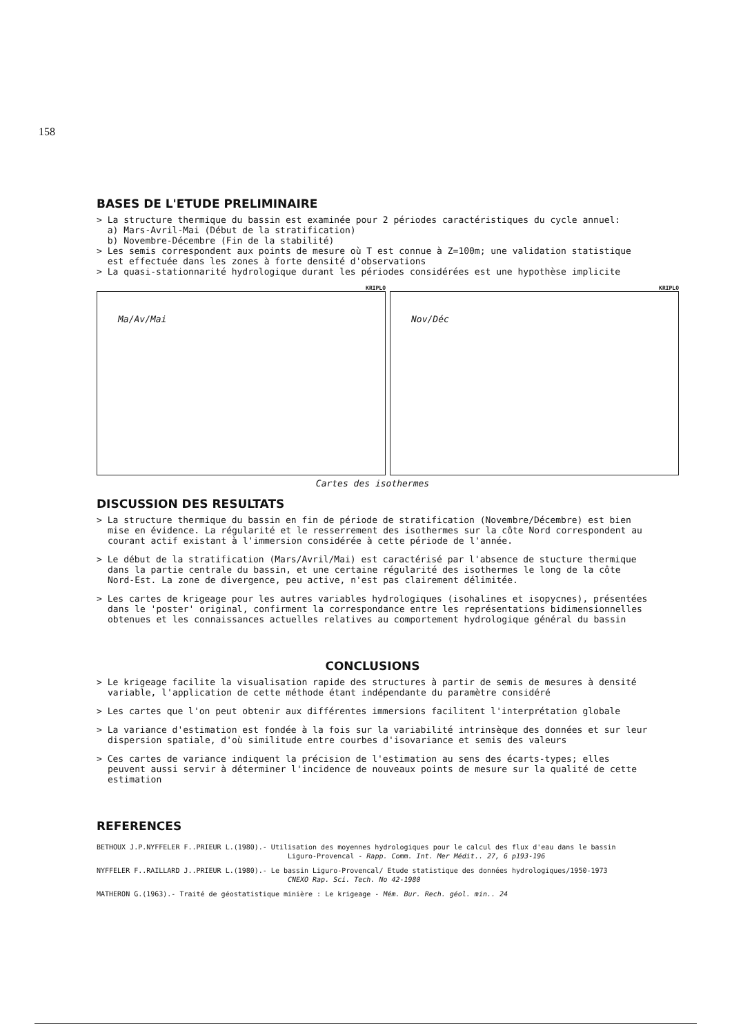158
BASES DE L'ETUDE PRELIMINAIRE
> La structure thermique du bassin est examinée pour 2 périodes caractéristiques du cycle annuel:
a) Mars-Avril-Mai (Début de la stratification)
b) Novembre-Décembre (Fin de la stabilité)
> Les semis correspondent aux points de mesure où T est connue à Z=100m; une validation statistique
est effectuée dans les zones à forte densité d'observations
> La quasi-stationnarité hydrologique durant les périodes considérées est une hypothèse implicite
KRIPLO
Ma/Av/Mai
KRIPLO
Nov/Déc
Cartes des isothermes
DISCUSSION DES RESULTATS
> La structure thermique du bassin en fin de période de stratification (Novembre/Décembre) est bien mise en évidence. La régularité et le resserrement des isothermes sur la côte Nord correspondent au courant actif existant à l'immersion considérée à cette période de l'année.
> Le début de la stratification (Mars/Avril/Mai) est caractérisé par l'absence de stucture thermique dans la partie centrale du bassin, et une certaine régularité des isothermes le long de la côte Nord-Est. La zone de divergence, peu active, n'est pas clairement délimitée.
> Les cartes de krigeage pour les autres variables hydrologiques (isohalines et isopycnes), présentées dans le 'poster' original, confirment la correspondance entre les représentations bidimensionnelles obtenues et les connaissances actuelles relatives au comportement hydrologique général du bassin
CONCLUSIONS
> Le krigeage facilite la visualisation rapide des structures à partir de semis de mesures à densité variable, l'application de cette méthode étant indépendante du paramètre considéré
> Les cartes que l'on peut obtenir aux différentes immersions facilitent l'interprétation globale
> La variance d'estimation est fondée à la fois sur la variabilité intrinsèque des données et sur leur dispersion spatiale, d'où similitude entre courbes d'isovariance et semis des valeurs
> Ces cartes de variance indiquent la précision de l'estimation au sens des écarts-types; elles peuvent aussi servir à déterminer l'incidence de nouveaux points de mesure sur la qualité de cette estimation
REFERENCES
BETHOUX J.P.NYFFELER F..PRIEUR L.(1980).- Utilisation des moyennes hydrologiques pour le calcul des flux d'eau dans le bassin
Liguro-Provencal - Rapp. Comm. Int. Mer Médit.. 27, 6 p193-196
NYFFELER F..RAILLARD J..PRIEUR L.(1980).- Le bassin Liguro-Provencal/ Etude statistique des données hydrologiques/1950-1973
CNEXO Rap. Sci. Tech. No 42-1980
MATHERON G.(1963).- Traité de géostatistique minière : Le krigeage - Mém. Bur. Rech. géol. min.. 24